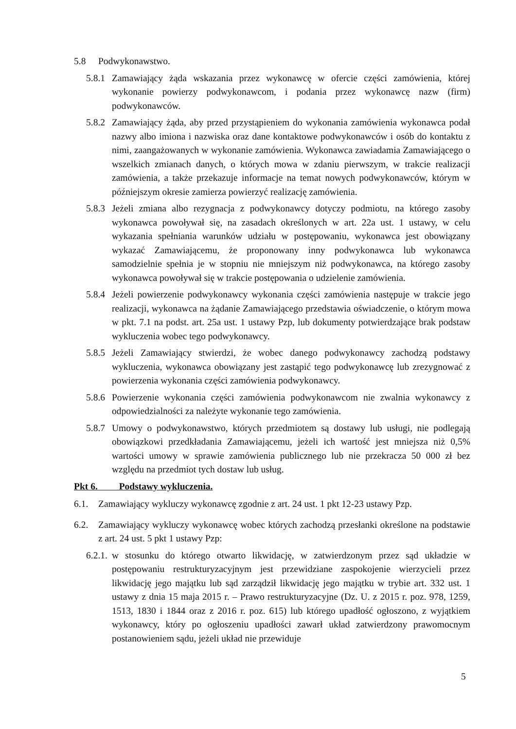5.8 Podwykonawstwo.
5.8.1 Zamawiający żąda wskazania przez wykonawcę w ofercie części zamówienia, której wykonanie powierzy podwykonawcom, i podania przez wykonawcę nazw (firm) podwykonawców.
5.8.2 Zamawiający żąda, aby przed przystąpieniem do wykonania zamówienia wykonawca podał nazwy albo imiona i nazwiska oraz dane kontaktowe podwykonawców i osób do kontaktu z nimi, zaangażowanych w wykonanie zamówienia. Wykonawca zawiadamia Zamawiającego o wszelkich zmianach danych, o których mowa w zdaniu pierwszym, w trakcie realizacji zamówienia, a także przekazuje informacje na temat nowych podwykonawców, którym w późniejszym okresie zamierza powierzyć realizację zamówienia.
5.8.3 Jeżeli zmiana albo rezygnacja z podwykonawcy dotyczy podmiotu, na którego zasoby wykonawca powoływał się, na zasadach określonych w art. 22a ust. 1 ustawy, w celu wykazania spełniania warunków udziału w postępowaniu, wykonawca jest obowiązany wykazać Zamawiającemu, że proponowany inny podwykonawca lub wykonawca samodzielnie spełnia je w stopniu nie mniejszym niż podwykonawca, na którego zasoby wykonawca powoływał się w trakcie postępowania o udzielenie zamówienia.
5.8.4 Jeżeli powierzenie podwykonawcy wykonania części zamówienia następuje w trakcie jego realizacji, wykonawca na żądanie Zamawiającego przedstawia oświadczenie, o którym mowa w pkt. 7.1 na podst. art. 25a ust. 1 ustawy Pzp, lub dokumenty potwierdzające brak podstaw wykluczenia wobec tego podwykonawcy.
5.8.5 Jeżeli Zamawiający stwierdzi, że wobec danego podwykonawcy zachodzą podstawy wykluczenia, wykonawca obowiązany jest zastąpić tego podwykonawcę lub zrezygnować z powierzenia wykonania części zamówienia podwykonawcy.
5.8.6 Powierzenie wykonania części zamówienia podwykonawcom nie zwalnia wykonawcy z odpowiedzialności za należyte wykonanie tego zamówienia.
5.8.7 Umowy o podwykonawstwo, których przedmiotem są dostawy lub usługi, nie podlegają obowiązkowi przedkładania Zamawiającemu, jeżeli ich wartość jest mniejsza niż 0,5% wartości umowy w sprawie zamówienia publicznego lub nie przekracza 50 000 zł bez względu na przedmiot tych dostaw lub usług.
Pkt 6. Podstawy wykluczenia.
6.1. Zamawiający wykluczy wykonawcę zgodnie z art. 24 ust. 1 pkt 12-23 ustawy Pzp.
6.2. Zamawiający wykluczy wykonawcę wobec których zachodzą przesłanki określone na podstawie z art. 24 ust. 5 pkt 1 ustawy Pzp:
6.2.1. w stosunku do którego otwarto likwidację, w zatwierdzonym przez sąd układzie w postępowaniu restrukturyzacyjnym jest przewidziane zaspokojenie wierzycieli przez likwidację jego majątku lub sąd zarządził likwidację jego majątku w trybie art. 332 ust. 1 ustawy z dnia 15 maja 2015 r. – Prawo restrukturyzacyjne (Dz. U. z 2015 r. poz. 978, 1259, 1513, 1830 i 1844 oraz z 2016 r. poz. 615) lub którego upadłość ogłoszono, z wyjątkiem wykonawcy, który po ogłoszeniu upadłości zawarł układ zatwierdzony prawomocnym postanowieniem sądu, jeżeli układ nie przewiduje
5